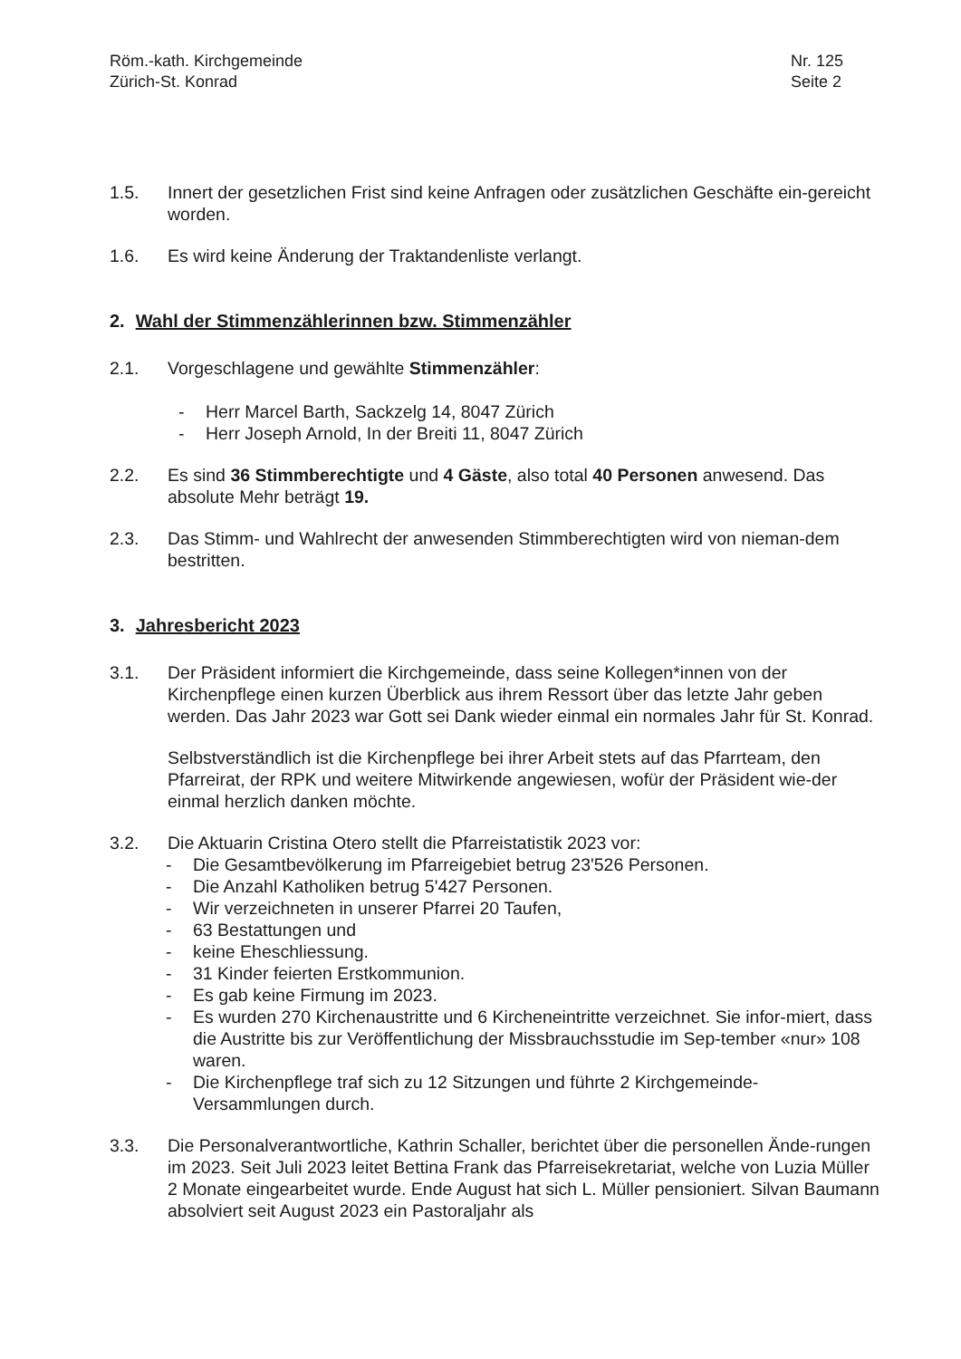Röm.-kath. Kirchgemeinde
Zürich-St. Konrad
Nr. 125
Seite 2
1.5. Innert der gesetzlichen Frist sind keine Anfragen oder zusätzlichen Geschäfte ein-gereicht worden.
1.6. Es wird keine Änderung der Traktandenliste verlangt.
2. Wahl der Stimmenzählerinnen bzw. Stimmenzähler
2.1. Vorgeschlagene und gewählte Stimmenzähler:
- Herr Marcel Barth, Sackzelg 14, 8047 Zürich
- Herr Joseph Arnold, In der Breiti 11, 8047 Zürich
2.2. Es sind 36 Stimmberechtigte und 4 Gäste, also total 40 Personen anwesend. Das absolute Mehr beträgt 19.
2.3. Das Stimm- und Wahlrecht der anwesenden Stimmberechtigten wird von nieman-dem bestritten.
3. Jahresbericht 2023
3.1. Der Präsident informiert die Kirchgemeinde, dass seine Kollegen*innen von der Kirchenpflege einen kurzen Überblick aus ihrem Ressort über das letzte Jahr geben werden. Das Jahr 2023 war Gott sei Dank wieder einmal ein normales Jahr für St. Konrad.
Selbstverständlich ist die Kirchenpflege bei ihrer Arbeit stets auf das Pfarrteam, den Pfarreirat, der RPK und weitere Mitwirkende angewiesen, wofür der Präsident wie-der einmal herzlich danken möchte.
3.2. Die Aktuarin Cristina Otero stellt die Pfarreistatistik 2023 vor:
- Die Gesamtbevölkerung im Pfarreigebiet betrug 23'526 Personen.
- Die Anzahl Katholiken betrug 5'427 Personen.
- Wir verzeichneten in unserer Pfarrei 20 Taufen,
- 63 Bestattungen und
- keine Eheschliessung.
- 31 Kinder feierten Erstkommunion.
- Es gab keine Firmung im 2023.
- Es wurden 270 Kirchenaustritte und 6 Kircheneintritte verzeichnet. Sie infor-miert, dass die Austritte bis zur Veröffentlichung der Missbrauchsstudie im Sep-tember «nur» 108 waren.
- Die Kirchenpflege traf sich zu 12 Sitzungen und führte 2 Kirchgemeinde-Versammlungen durch.
3.3. Die Personalverantwortliche, Kathrin Schaller, berichtet über die personellen Ände-rungen im 2023. Seit Juli 2023 leitet Bettina Frank das Pfarreisekretariat, welche von Luzia Müller 2 Monate eingearbeitet wurde. Ende August hat sich L. Müller pensioniert. Silvan Baumann absolviert seit August 2023 ein Pastoraljahr als